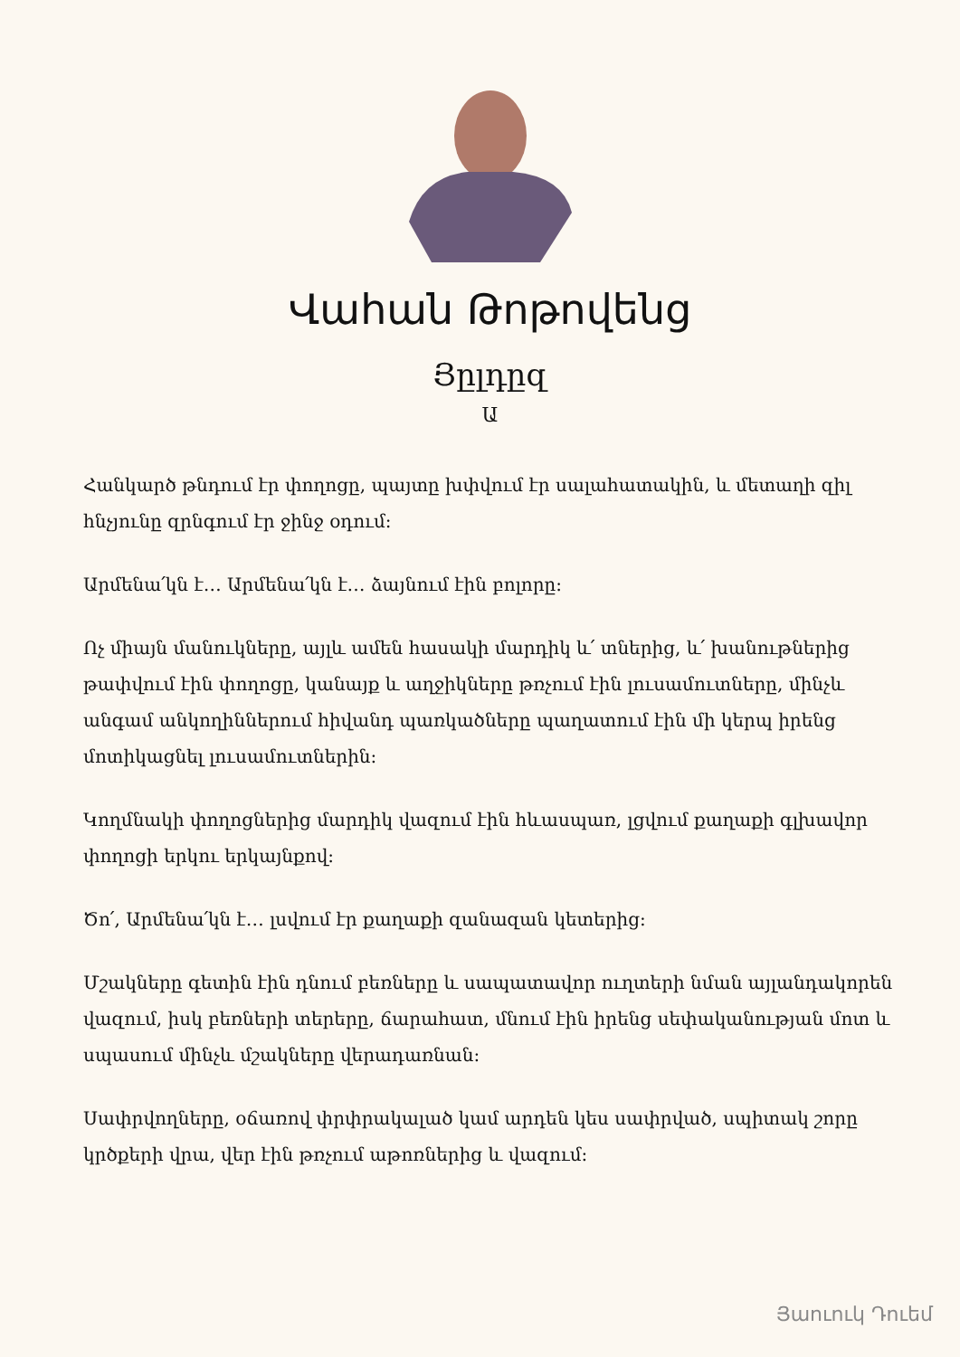Վահան Թոթովենց
Յըլդըզ
Ա
Հանկարծ թնդում էր փողոցը, պայտը խփվում էր սալահատակին, և մետաղի զիլ հնչյունը զրնգում էր ջինջ օդում:
Արմենա՛կն է… Արմենա՛կն է… ձայնում էին բոլորը:
Ոչ միայն մանուկները, այլև ամեն հասակի մարդիկ և՛ տներից, և՛ խանութներից թափվում էին փողոցը, կանայք և աղջիկները թռչում էին լուսամուտները, մինչև անգամ անկողիններում հիվանդ պառկածները պաղատում էին մի կերպ իրենց մոտիկացնել լուսամուտներին:
Կողմնակի փողոցներից մարդիկ վազում էին հևասպառ, լցվում քաղաքի գլխավոր փողոցի երկու երկայնքով:
Ծո՛, Արմենա՛կն է… լսվում էր քաղաքի զանազան կետերից:
Մշակները գետին էին դնում բեռները և սապատավոր ուղտերի նման այլանդակորեն վազում, իսկ բեռների տերերը, ճարահատ, մնում էին իրենց սեփականության մոտ և սպասում մինչև մշակները վերադառնան:
Սափրվողները, օճառով փրփրակալած կամ արդեն կես սափրված, սպիտակ շորը կրծքերի վրա, վեր էին թռչում աթոռներից և վազում:
Յաուուկ Դուեմ